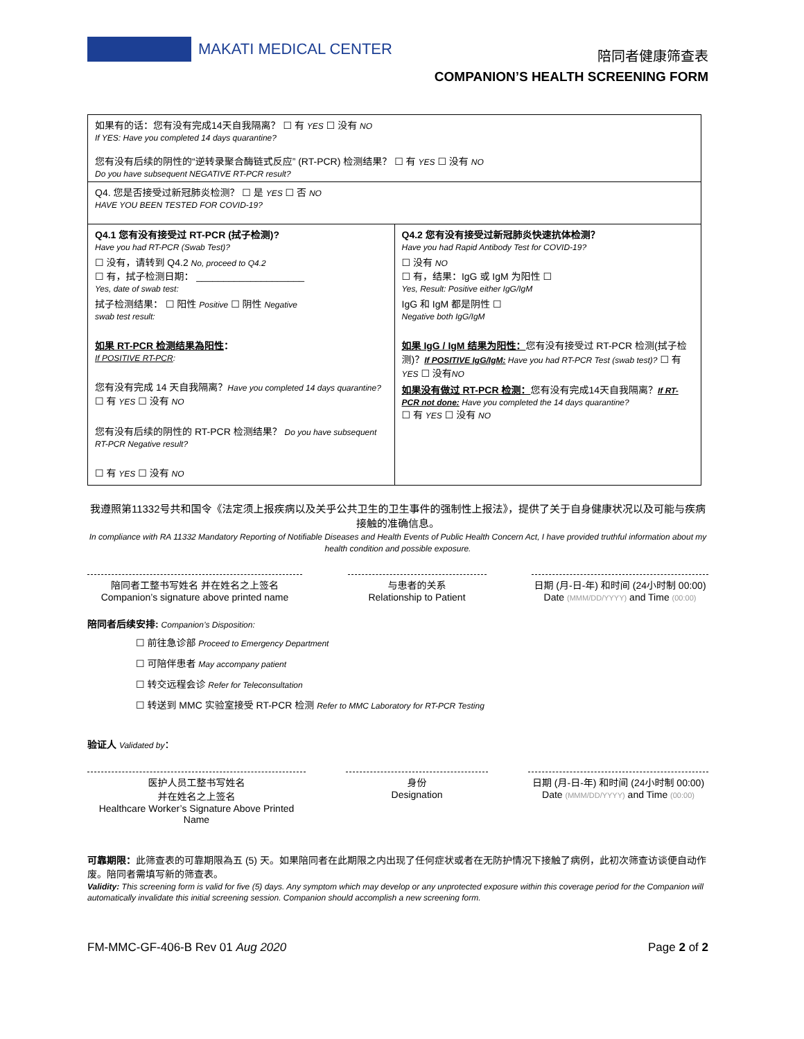MAKATI MEDICAL CENTER
陪同者健康筛查表
COMPANION’S HEALTH SCREENING FORM
| 如果有的话：您有没有完成14天自我隔离？ ☐ 有 YES ☐ 没有 NO If YES: Have you completed 14 days quarantine? 您有没有后续的阴性的“逆转录聚合酶链式反应” (RT-PCR) 检测结果？ ☐ 有 YES ☐ 没有 NO Do you have subsequent NEGATIVE RT-PCR result? | |
| Q4. 您是否接受过新冠肺炎检测？ ☐ 是 YES ☐ 否 NO HAVE YOU BEEN TESTED FOR COVID-19? | |
| Q4.1 您有没有接受过 RT-PCR (拭子检测)? Have you had RT-PCR (Swab Test)? ☐ 没有，请转到 Q4.2 No, proceed to Q4.2 ☐ 有，拭子检测日期： ____________________ Yes, date of swab test: 拭子检测结果： ☐ 阳性 Positive ☐ 阴性 Negative swab test result: 如果 RT-PCR 检测结果為阳性 ： If POSITIVE RT-PCR : 您有没有完成 14 天自我隔离？ Have you completed 14 days quarantine? ☐ 有 YES ☐ 没有 NO 您有没有后续的阴性的 RT-PCR 检测结果？ Do you have subsequent RT-PCR Negative result? ☐ 有 YES ☐ 没有 NO | Q4.2 您有没有接受过新冠肺炎快速抗体检测？ Have you had Rapid Antibody Test for COVID-19? ☐ 没有 NO ☐ 有，结果：IgG 或 IgM 为阳性 ☐ Yes, Result: Positive either IgG/IgM IgG 和 IgM 都是阴性 ☐ Negative both IgG/IgM 如果 IgG / IgM 结果为阳性： 您有没有接受过 RT-PCR 检测(拭子检测)？ If POSITIVE IgG/IgM: Have you had RT-PCR Test (swab test)? ☐ 有 YES ☐ 没有 NO 如果没有做过 RT-PCR 检测： 您有没有完成14天自我隔离？ If RT-PCR not done: Have you completed the 14 days quarantine? ☐ 有 YES ☐ 没有 NO |
我遵照第11332号共和国令《法定须上报疾病以及关乎公共卫生的卫生事件的强制性上报法》，提供了关于自身健康状况以及可能与疾病接触的准确信息。
In compliance with RA 11332 Mandatory Reporting of Notifiable Diseases and Health Events of Public Health Concern Act, I have provided truthful information about my health condition and possible exposure.
陪同者工整书写姓名 并在姓名之上签名
Companion’s signature above printed name
与患者的关系
Relationship to Patient
日期 (月-日-年) 和时间 (24小时制 00:00)
Date (MMM/DD/YYYY) and Time (00:00)
陪同者后续安排: Companion’s Disposition:
☐ 前往急诊部 Proceed to Emergency Department
☐ 可陪伴患者 May accompany patient
☐ 转交远程会诊 Refer for Teleconsultation
☐ 转送到 MMC 实验室接受 RT-PCR 检测 Refer to MMC Laboratory for RT-PCR Testing
验证人 Validated by：
医护人员工整书写姓名
并在姓名之上签名
Healthcare Worker’s Signature Above Printed Name
身份
Designation
日期 (月-日-年) 和时间 (24小时制 00:00)
Date (MMM/DD/YYYY) and Time (00:00)
可靠期限：此筛查表的可靠期限為五 (5) 天。如果陪同者在此期限之内出现了任何症状或者在无防护情况下接触了病例，此初次筛查访谈便自动作废。陪同者需填写新的筛查表。
Validity: This screening form is valid for five (5) days. Any symptom which may develop or any unprotected exposure within this coverage period for the Companion will automatically invalidate this initial screening session. Companion should accomplish a new screening form.
FM-MMC-GF-406-B Rev 01 Aug 2020 Page 2 of 2